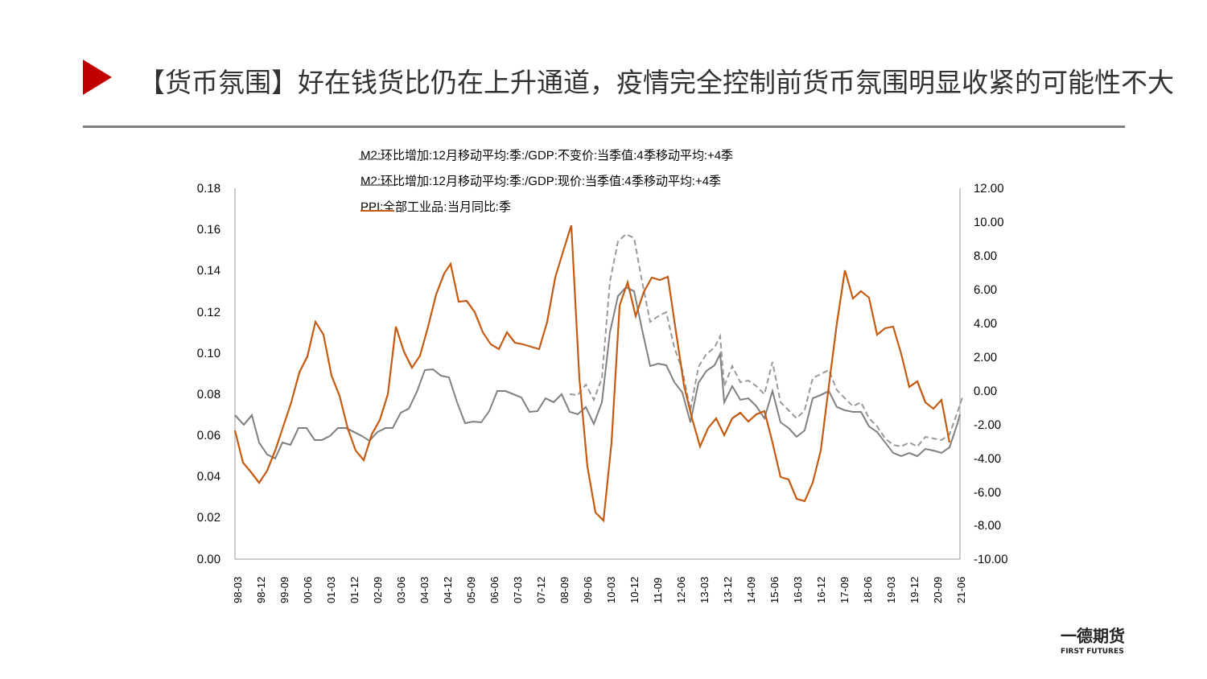【货币氛围】好在钱货比仍在上升通道，疫情完全控制前货币氛围明显收紧的可能性不大
M2:环比增加:12月移动平均:季:/GDP:不变价:当季值:4季移动平均:+4季
M2:环比增加:12月移动平均:季:/GDP:现价:当季值:4季移动平均:+4季
PPI:全部工业品:当月同比:季
0.18
0.16
0.14
0.12
0.10
0.08
0.06
0.04
0.02
0.00
12.00
10.00
8.00
6.00
4.00
2.00
0.00
-2.00
-4.00
-6.00
-8.00
-10.00
98-03
98-12
99-09
00-06
01-03
01-12
02-09
03-06
04-03
04-12
05-09
06-06
07-03
07-12
08-09
09-06
10-03
10-12
11-09
12-06
13-03
13-12
14-09
15-06
16-03
16-12
17-09
18-06
19-03
19-12
20-09
21-06
一德期货
FIRST FUTURES